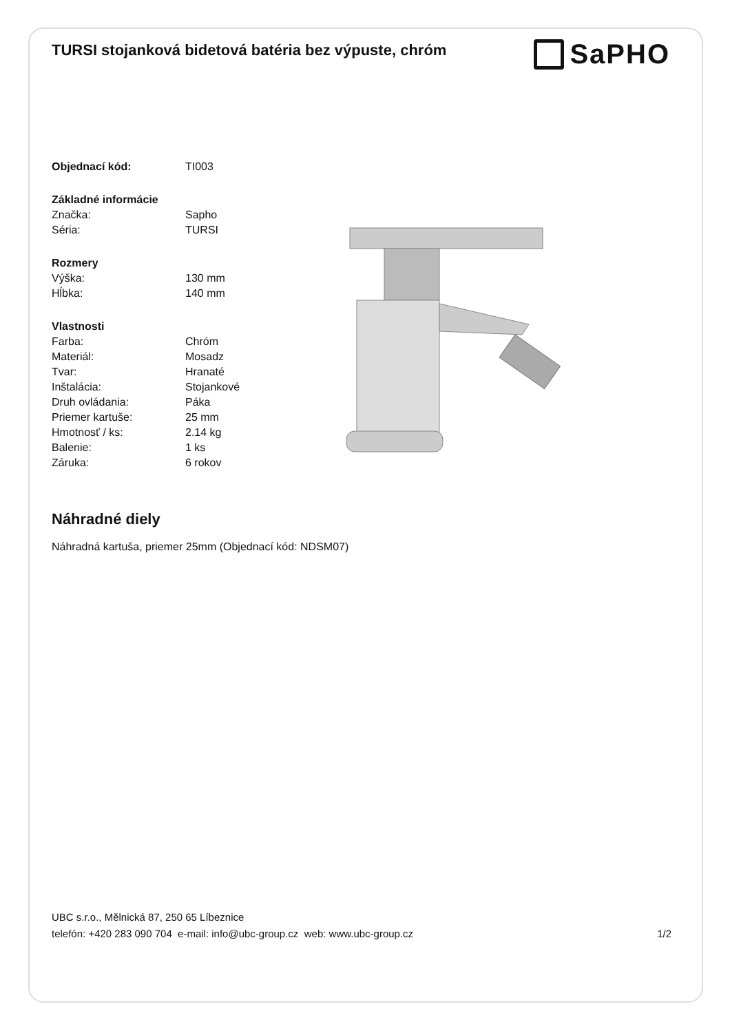TURSI stojanková bidetová batéria bez výpuste, chróm
SaPHO
| Objednací kód: | TI003 |
| Základné informácie | |
| Značka: | Sapho |
| Séria: | TURSI |
| Rozmery | |
| Výška: | 130 mm |
| Hĺbka: | 140 mm |
| Vlastnosti | |
| Farba: | Chróm |
| Materiál: | Mosadz |
| Tvar: | Hranaté |
| Inštalácia: | Stojankové |
| Druh ovládania: | Páka |
| Priemer kartuše: | 25 mm |
| Hmotnosť / ks: | 2.14 kg |
| Balenie: | 1 ks |
| Záruka: | 6 rokov |
Náhradné diely
Náhradná kartuša, priemer 25mm (Objednací kód: NDSM07)
UBC s.r.o., Mělnická 87, 250 65 Líbeznice
telefón: +420 283 090 704 e-mail: info@ubc-group.cz web: www.ubc-group.cz 1/2